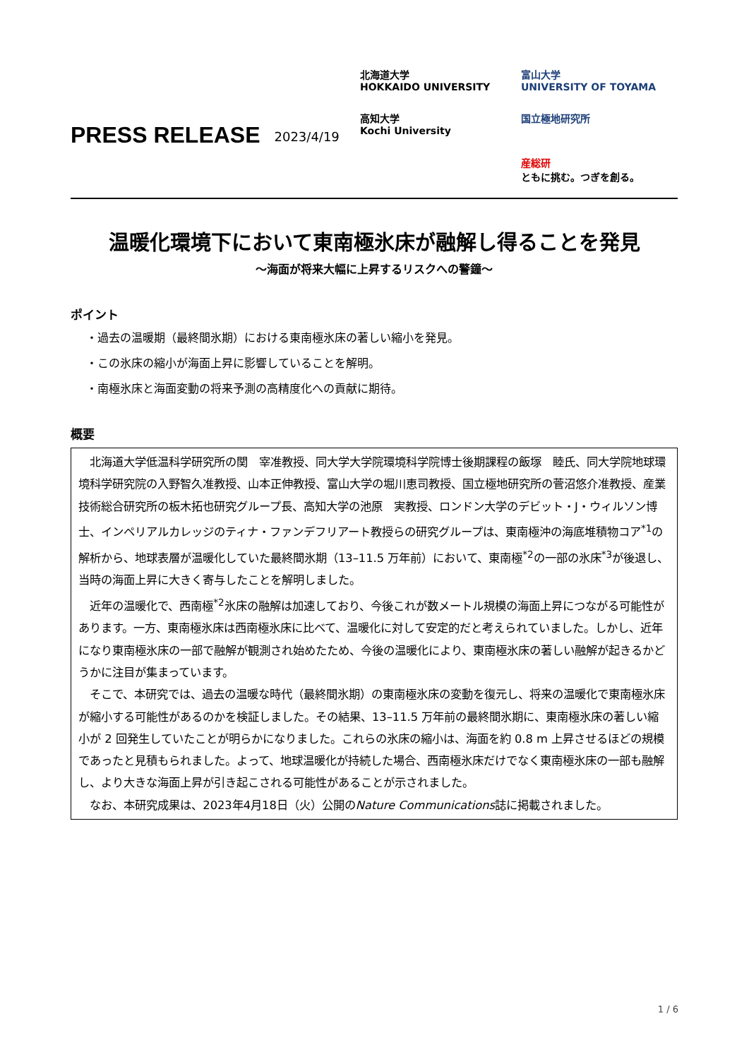PRESS RELEASE
2023/4/19
北海道大学
HOKKAIDO UNIVERSITY
富山大学
UNIVERSITY OF TOYAMA
高知大学
Kochi University
国立極地研究所
産総研
ともに挑む。つぎを創る。
温暖化環境下において東南極氷床が融解し得ることを発見
～海面が将来大幅に上昇するリスクへの警鐘～
ポイント
・過去の温暖期（最終間氷期）における東南極氷床の著しい縮小を発見。
・この氷床の縮小が海面上昇に影響していることを解明。
・南極氷床と海面変動の将来予測の高精度化への貢献に期待。
概要
北海道大学低温科学研究所の関　宰准教授、同大学大学院環境科学院博士後期課程の飯塚　睦氏、同大学院地球環境科学研究院の入野智久准教授、山本正伸教授、富山大学の堀川恵司教授、国立極地研究所の菅沼悠介准教授、産業技術総合研究所の板木拓也研究グループ長、高知大学の池原　実教授、ロンドン大学のデビット・J・ウィルソン博士、インペリアルカレッジのティナ・ファンデフリアート教授らの研究グループは、東南極沖の海底堆積物コア<sup>*1</sup>の解析から、地球表層が温暖化していた最終間氷期（13–11.5 万年前）において、東南極<sup>*2</sup>の一部の氷床<sup>*3</sup>が後退し、当時の海面上昇に大きく寄与したことを解明しました。
近年の温暖化で、西南極<sup>*2</sup>氷床の融解は加速しており、今後これが数メートル規模の海面上昇につながる可能性があります。一方、東南極氷床は西南極氷床に比べて、温暖化に対して安定的だと考えられていました。しかし、近年になり東南極氷床の一部で融解が観測され始めたため、今後の温暖化により、東南極氷床の著しい融解が起きるかどうかに注目が集まっています。
そこで、本研究では、過去の温暖な時代（最終間氷期）の東南極氷床の変動を復元し、将来の温暖化で東南極氷床が縮小する可能性があるのかを検証しました。その結果、13–11.5 万年前の最終間氷期に、東南極氷床の著しい縮小が 2 回発生していたことが明らかになりました。これらの氷床の縮小は、海面を約 0.8 m 上昇させるほどの規模であったと見積もられました。よって、地球温暖化が持続した場合、西南極氷床だけでなく東南極氷床の一部も融解し、より大きな海面上昇が引き起こされる可能性があることが示されました。
なお、本研究成果は、2023年4月18日（火）公開のNature Communications誌に掲載されました。
1 / 6